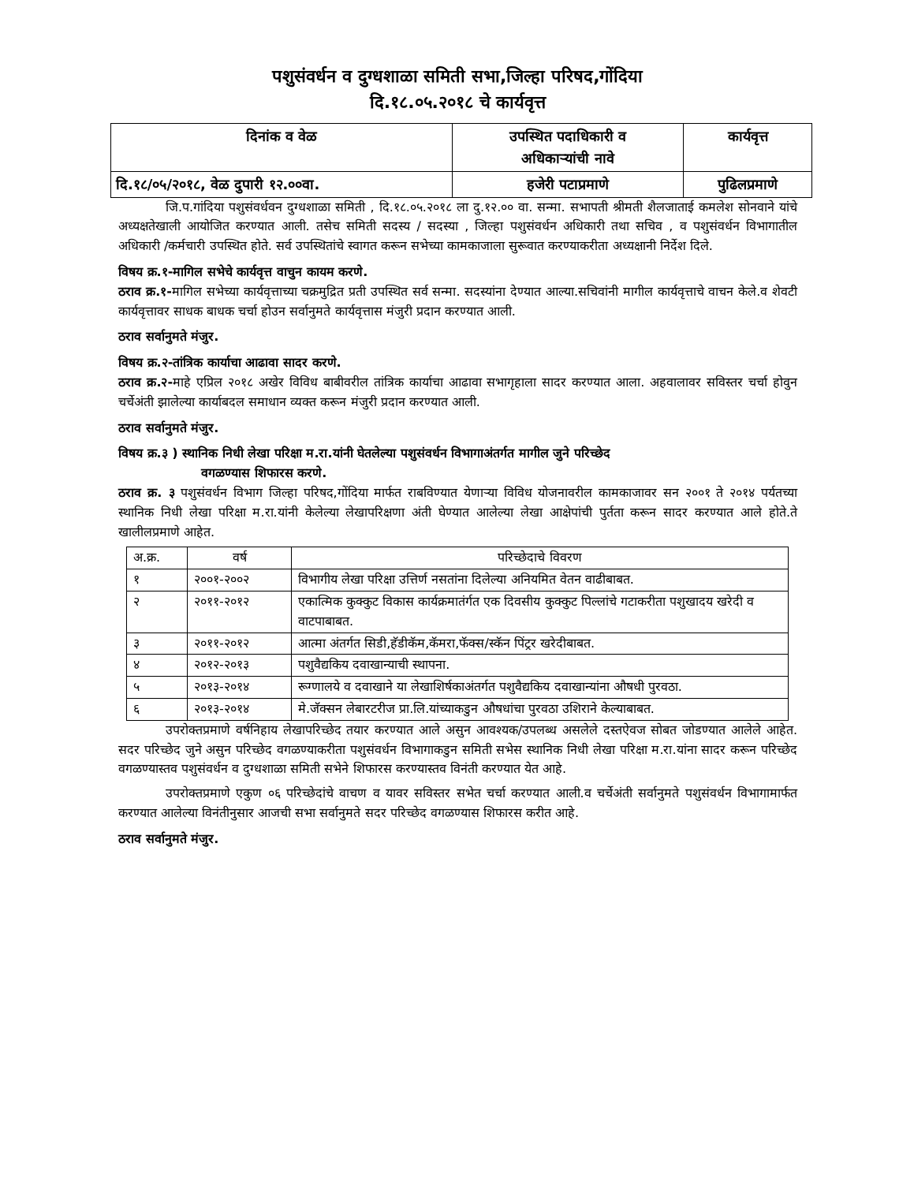पशुसंवर्धन व दुग्धशाळा समिती सभा,जिल्हा परिषद,गोंदिया
दि.१८.०५.२०१८ चे कार्यवृत्त
| दिनांक व वेळ | उपस्थित पदाधिकारी व अधिकाऱ्यांची नावे | कार्यवृत्त |
| दि.१८/०५/२०१८, वेळ दुपारी १२.००वा. | हजेरी पटाप्रमाणे | पुढिलप्रमाणे |
जि.प.गांदिया पशुसंवर्धवन दुग्धशाळा समिती , दि.१८.०५.२०१८ ला दु.१२.०० वा. सन्मा. सभापती श्रीमती शैलजाताई कमलेश सोनवाने यांचे अध्यक्षतेखाली आयोजित करण्यात आली. तसेच समिती सदस्य / सदस्या , जिल्हा पशुसंवर्धन अधिकारी तथा सचिव , व पशुसंवर्धन विभागातील अधिकारी /कर्मचारी उपस्थित होते. सर्व उपस्थितांचे स्वागत करून सभेच्या कामकाजाला सुरूवात करण्याकरीता अध्यक्षानी निर्देश दिले.
विषय क्र.१-मागिल सभेचे कार्यवृत्त वाचुन कायम करणे.
ठराव क्र.१-मागिल सभेच्या कार्यवृत्ताच्या चक्रमुद्रित प्रती उपस्थित सर्व सन्मा. सदस्यांना देण्यात आल्या.सचिवांनी मागील कार्यवृत्ताचे वाचन केले.व शेवटी कार्यवृत्तावर साधक बाधक चर्चा होउन सर्वानुमते कार्यवृत्तास मंजुरी प्रदान करण्यात आली.
ठराव सर्वानुमते मंजुर.
विषय क्र.२-तांत्रिक कार्याचा आढावा सादर करणे.
ठराव क्र.२-माहे एप्रिल २०१८ अखेर विविध बाबीवरील तांत्रिक कार्याचा आढावा सभागृहाला सादर करण्यात आला. अहवालावर सविस्तर चर्चा होवुन चर्चेअंती झालेल्या कार्याबदल समाधान व्यक्त करून मंजुरी प्रदान करण्यात आली.
ठराव सर्वानुमते मंजुर.
विषय क्र.३ ) स्थानिक निधी लेखा परिक्षा म.रा.यांनी घेतलेल्या पशुसंवर्धन विभागाअंतर्गत मागील जुने परिच्छेद
वगळण्यास शिफारस करणे.
ठराव क्र. ३ पशुसंवर्धन विभाग जिल्हा परिषद,गोंदिया मार्फत राबविण्यात येणाऱ्या विविध योजनावरील कामकाजावर सन २००१ ते २०१४ पर्यतच्या स्थानिक निधी लेखा परिक्षा म.रा.यांनी केलेल्या लेखापरिक्षणा अंती घेण्यात आलेल्या लेखा आक्षेपांची पुर्तता करून सादर करण्यात आले होते.ते खालीलप्रमाणे आहेत.
| अ.क्र. | वर्ष | परिच्छेदाचे विवरण |
| १ | २००१-२००२ | विभागीय लेखा परिक्षा उत्तिर्ण नसतांना दिलेल्या अनियमित वेतन वाढीबाबत. |
| २ | २०११-२०१२ | एकात्मिक कुक्कुट विकास कार्यक्रमातंर्गत एक दिवसीय कुक्कुट पिल्लांचे गटाकरीता पशुखादय खरेदी व वाटपाबाबत. |
| ३ | २०११-२०१२ | आत्मा अंतर्गत सिडी,हॅडीकॅम,कॅमरा,फॅक्स/स्कॅन पिंट्रर खरेदीबाबत. |
| ४ | २०१२-२०१३ | पशुवैद्यकिय दवाखान्याची स्थापना. |
| ५ | २०१३-२०१४ | रूग्णालये व दवाखाने या लेखाशिर्षकाअंतर्गत पशुवैद्यकिय दवाखान्यांना औषधी पुरवठा. |
| ६ | २०१३-२०१४ | मे.जॅक्सन लेबारटरीज प्रा.लि.यांच्याकडुन औषधांचा पुरवठा उशिराने केल्याबाबत. |
उपरोक्तप्रमाणे वर्षनिहाय लेखापरिच्छेद तयार करण्यात आले असुन आवश्यक/उपलब्ध असलेले दस्तऐवज सोबत जोडण्यात आलेले आहेत. सदर परिच्छेद जुने असुन परिच्छेद वगळण्याकरीता पशुसंवर्धन विभागाकडुन समिती सभेस स्थानिक निधी लेखा परिक्षा म.रा.यांना सादर करून परिच्छेद वगळण्यास्तव पशुसंवर्धन व दुग्धशाळा समिती सभेने शिफारस करण्यास्तव विनंती करण्यात येत आहे.
उपरोक्तप्रमाणे एकुण ०६ परिच्छेदांचे वाचण व यावर सविस्तर सभेत चर्चा करण्यात आली.व चर्चेअंती सर्वानुमते पशुसंवर्धन विभागामार्फत करण्यात आलेल्या विनंतीनुसार आजची सभा सर्वानुमते सदर परिच्छेद वगळण्यास शिफारस करीत आहे.
ठराव सर्वानुमते मंजुर.